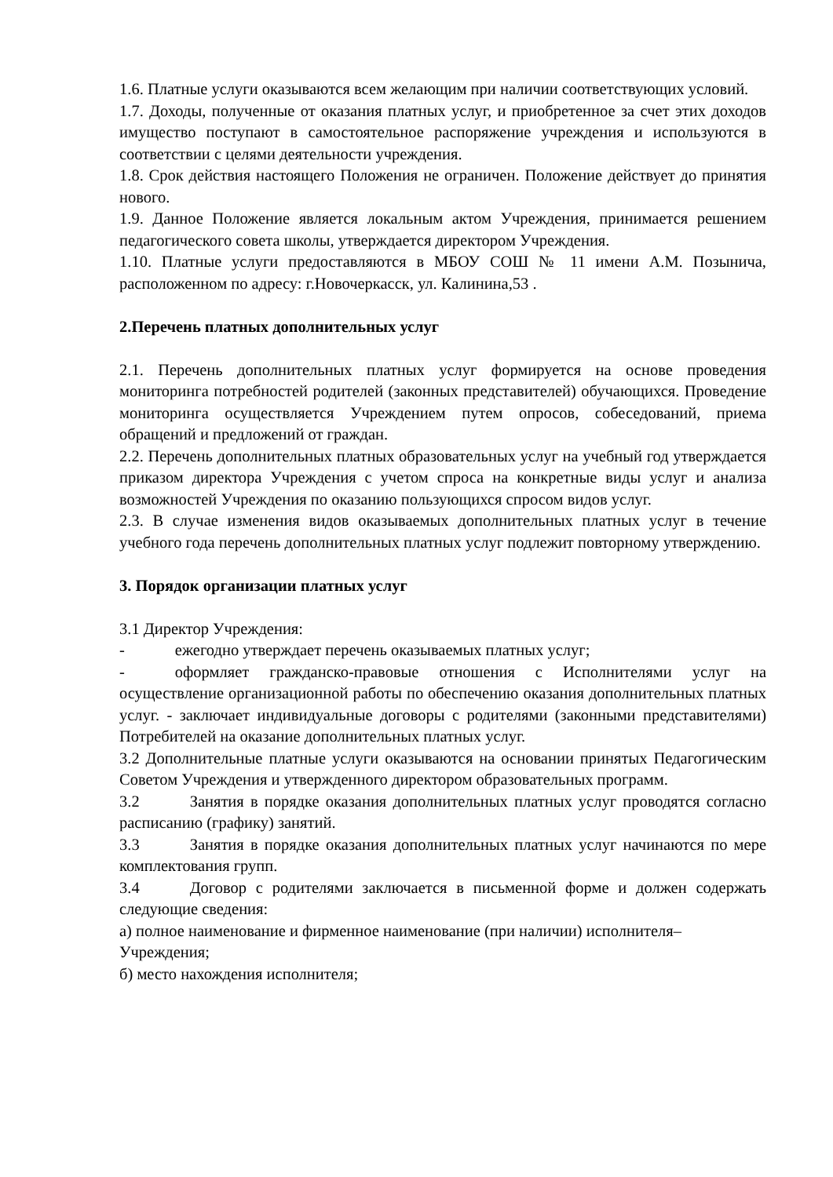1.6. Платные услуги оказываются всем желающим при наличии соответствующих условий.
1.7. Доходы, полученные от оказания платных услуг, и приобретенное за счет этих доходов имущество поступают в самостоятельное распоряжение учреждения и используются в соответствии с целями деятельности учреждения.
1.8. Срок действия настоящего Положения не ограничен. Положение действует до принятия нового.
1.9. Данное Положение является локальным актом Учреждения, принимается решением педагогического совета школы, утверждается директором Учреждения.
1.10. Платные услуги предоставляются в МБОУ СОШ № 11 имени А.М. Позынича, расположенном по адресу: г.Новочеркасск, ул. Калинина,53 .
2.Перечень платных дополнительных услуг
2.1. Перечень дополнительных платных услуг формируется на основе проведения мониторинга потребностей родителей (законных представителей) обучающихся. Проведение мониторинга осуществляется Учреждением путем опросов, собеседований, приема обращений и предложений от граждан.
2.2. Перечень дополнительных платных образовательных услуг на учебный год утверждается приказом директора Учреждения с учетом спроса на конкретные виды услуг и анализа возможностей Учреждения по оказанию пользующихся спросом видов услуг.
2.3. В случае изменения видов оказываемых дополнительных платных услуг в течение учебного года перечень дополнительных платных услуг подлежит повторному утверждению.
3. Порядок организации платных услуг
3.1 Директор Учреждения:
- ежегодно утверждает перечень оказываемых платных услуг;
- оформляет гражданско-правовые отношения с Исполнителями услуг на осуществление организационной работы по обеспечению оказания дополнительных платных услуг. - заключает индивидуальные договоры с родителями (законными представителями) Потребителей на оказание дополнительных платных услуг.
3.2 Дополнительные платные услуги оказываются на основании принятых Педагогическим Советом Учреждения и утвержденного директором образовательных программ.
3.2 Занятия в порядке оказания дополнительных платных услуг проводятся согласно расписанию (графику) занятий.
3.3 Занятия в порядке оказания дополнительных платных услуг начинаются по мере комплектования групп.
3.4 Договор с родителями заключается в письменной форме и должен содержать следующие сведения:
а) полное наименование и фирменное наименование (при наличии) исполнителя–
Учреждения;
б) место нахождения исполнителя;